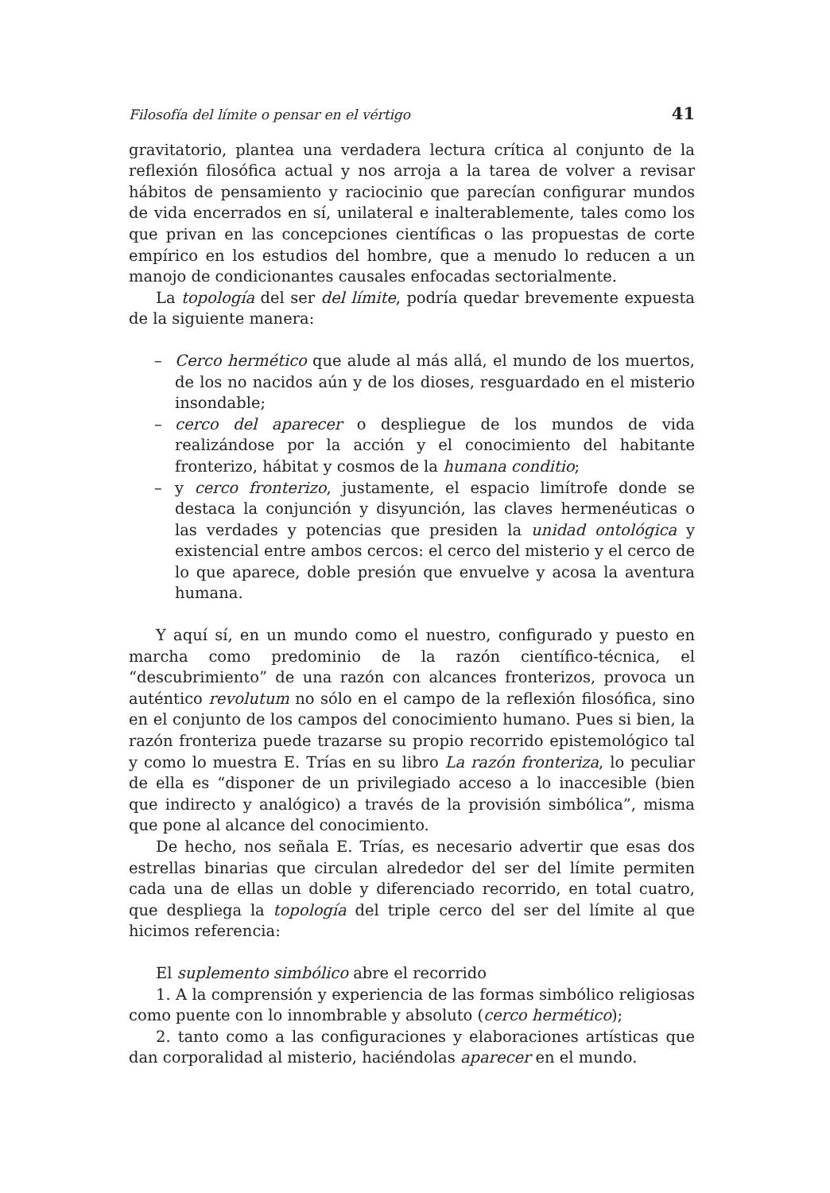Filosofía del límite o pensar en el vértigo 41
gravitatorio, plantea una verdadera lectura crítica al conjunto de la reflexión filosófica actual y nos arroja a la tarea de volver a revisar hábitos de pensamiento y raciocinio que parecían configurar mundos de vida encerrados en sí, unilateral e inalterablemente, tales como los que privan en las concepciones científicas o las propuestas de corte empírico en los estudios del hombre, que a menudo lo reducen a un manojo de condicionantes causales enfocadas sectorialmente.
La topología del ser del límite, podría quedar brevemente expuesta de la siguiente manera:
– Cerco hermético que alude al más allá, el mundo de los muertos, de los no nacidos aún y de los dioses, resguardado en el misterio insondable;
– cerco del aparecer o despliegue de los mundos de vida realizándose por la acción y el conocimiento del habitante fronterizo, hábitat y cosmos de la humana conditio;
– y cerco fronterizo, justamente, el espacio limítrofe donde se destaca la conjunción y disyunción, las claves hermenéuticas o las verdades y potencias que presiden la unidad ontológica y existencial entre ambos cercos: el cerco del misterio y el cerco de lo que aparece, doble presión que envuelve y acosa la aventura humana.
Y aquí sí, en un mundo como el nuestro, configurado y puesto en marcha como predominio de la razón científico-técnica, el “descubrimiento” de una razón con alcances fronterizos, provoca un auténtico revolutum no sólo en el campo de la reflexión filosófica, sino en el conjunto de los campos del conocimiento humano. Pues si bien, la razón fronteriza puede trazarse su propio recorrido epistemológico tal y como lo muestra E. Trías en su libro La razón fronteriza, lo peculiar de ella es “disponer de un privilegiado acceso a lo inaccesible (bien que indirecto y analógico) a través de la provisión simbólica”, misma que pone al alcance del conocimiento.
De hecho, nos señala E. Trías, es necesario advertir que esas dos estrellas binarias que circulan alrededor del ser del límite permiten cada una de ellas un doble y diferenciado recorrido, en total cuatro, que despliega la topología del triple cerco del ser del límite al que hicimos referencia:
El suplemento simbólico abre el recorrido
1. A la comprensión y experiencia de las formas simbólico religiosas como puente con lo innombrable y absoluto (cerco hermético);
2. tanto como a las configuraciones y elaboraciones artísticas que dan corporalidad al misterio, haciéndolas aparecer en el mundo.